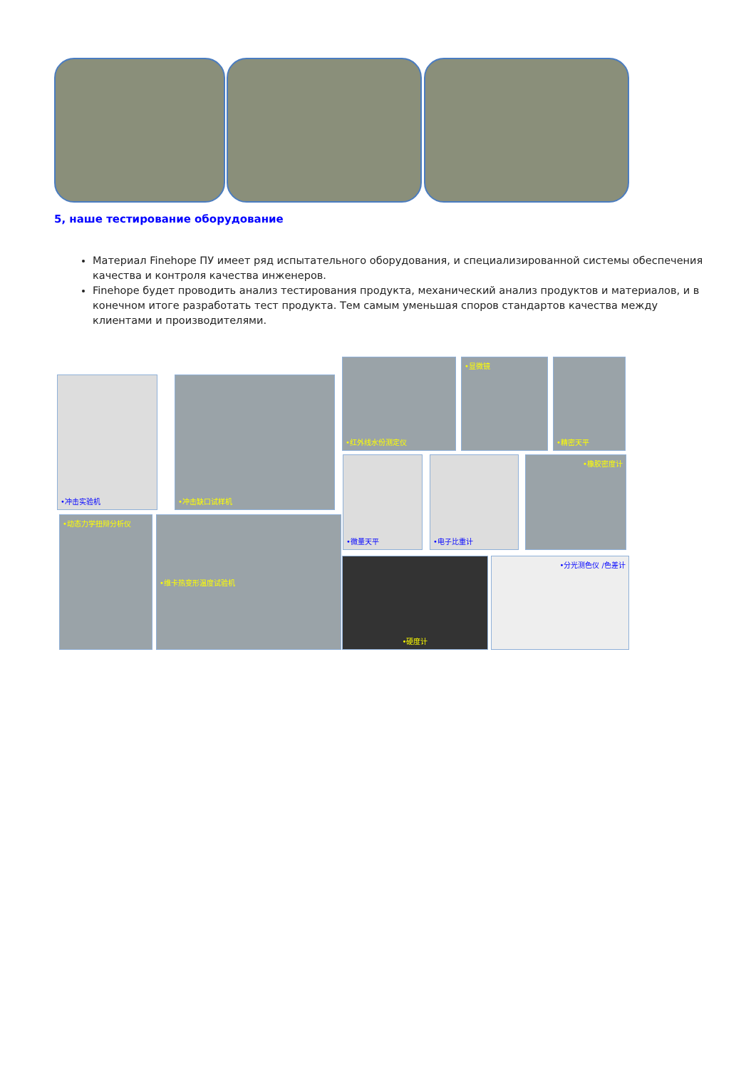5, наше тестирование оборудование
Материал Finehope ПУ имеет ряд испытательного оборудования, и специализированной системы обеспечения качества и контроля качества инженеров.
Finehope будет проводить анализ тестирования продукта, механический анализ продуктов и материалов, и в конечном итоге разработать тест продукта. Тем самым уменьшая споров стандартов качества между клиентами и производителями.
•冲击实验机 •冲击缺口试样机
•红外线水份测定仪 •显微镜 •精密天平
•微量天平 •电子比重计 •橡胶密度计
•动态力学扭辩分析仪 •维卡热变形温度试验机
•硬度计 •分光测色仪 /色差计